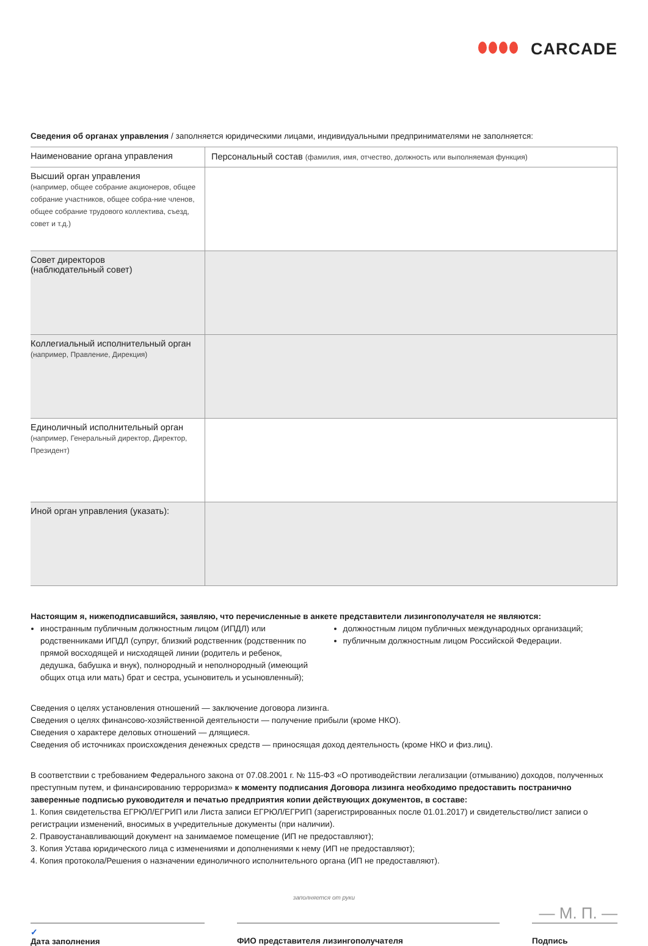CARCADE
Сведения об органах управления / заполняется юридическими лицами, индивидуальными предпринимателями не заполняется:
| Наименование органа управления | Персональный состав (фамилия, имя, отчество, должность или выполняемая функция) |
| --- | --- |
| Высший орган управления (например, общее собрание акционеров, общее собрание участников, общее собра-ние членов, общее собрание трудового коллектива, съезд, совет и т.д.) | |
| Совет директоров (наблюдательный совет) | |
| Коллегиальный исполнительный орган (например, Правление, Дирекция) | |
| Единоличный исполнительный орган (например, Генеральный директор, Директор, Президент) | |
| Иной орган управления (указать): | |
Настоящим я, нижеподписавшийся, заявляю, что перечисленные в анкете представители лизингополучателя не являются:
иностранным публичным должностным лицом (ИПДЛ) или родственниками ИПДЛ (супруг, близкий родственник (родственник по прямой восходящей и нисходящей линии (родитель и ребенок, дедушка, бабушка и внук), полнородный и неполнородный (имеющий общих отца или мать) брат и сестра, усыновитель и усыновленный);
должностным лицом публичных международных организаций;
публичным должностным лицом Российской Федерации.
Сведения о целях установления отношений — заключение договора лизинга.
Сведения о целях финансово-хозяйственной деятельности — получение прибыли (кроме НКО).
Сведения о характере деловых отношений — длящиеся.
Сведения об источниках происхождения денежных средств — приносящая доход деятельность (кроме НКО и физ.лиц).
В соответствии с требованием Федерального закона от 07.08.2001 г. № 115-ФЗ «О противодействии легализации (отмыванию) доходов, полученных преступным путем, и финансированию терроризма» к моменту подписания Договора лизинга необходимо предоставить постранично заверенные подписью руководителя и печатью предприятия копии действующих документов, в составе:
1. Копия свидетельства ЕГРЮЛ/ЕГРИП или Листа записи ЕГРЮЛ/ЕГРИП (зарегистрированных после 01.01.2017) и свидетельство/лист записи о регистрации изменений, вносимых в учредительные документы (при наличии).
2. Правоустанавливающий документ на занимаемое помещение (ИП не предоставляют);
3. Копия Устава юридического лица с изменениями и дополнениями к нему (ИП не предоставляют);
4. Копия протокола/Решения о назначении единоличного исполнительного органа (ИП не предоставляют).
заполняется от руки
— М. П. —
✓
Дата заполнения
ФИО представителя лизингополучателя
Подпись